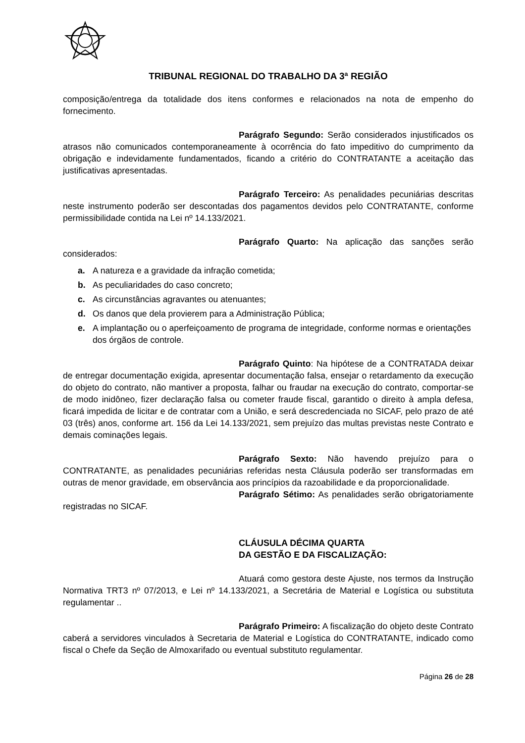TRIBUNAL REGIONAL DO TRABALHO DA 3ª REGIÃO
composição/entrega da totalidade dos itens conformes e relacionados na nota de empenho do fornecimento.
Parágrafo Segundo: Serão considerados injustificados os atrasos não comunicados contemporaneamente à ocorrência do fato impeditivo do cumprimento da obrigação e indevidamente fundamentados, ficando a critério do CONTRATANTE a aceitação das justificativas apresentadas.
Parágrafo Terceiro: As penalidades pecuniárias descritas neste instrumento poderão ser descontadas dos pagamentos devidos pelo CONTRATANTE, conforme permissibilidade contida na Lei nº 14.133/2021.
Parágrafo Quarto: Na aplicação das sanções serão considerados:
a. A natureza e a gravidade da infração cometida;
b. As peculiaridades do caso concreto;
c. As circunstâncias agravantes ou atenuantes;
d. Os danos que dela provierem para a Administração Pública;
e. A implantação ou o aperfeiçoamento de programa de integridade, conforme normas e orientações dos órgãos de controle.
Parágrafo Quinto: Na hipótese de a CONTRATADA deixar de entregar documentação exigida, apresentar documentação falsa, ensejar o retardamento da execução do objeto do contrato, não mantiver a proposta, falhar ou fraudar na execução do contrato, comportar-se de modo inidôneo, fizer declaração falsa ou cometer fraude fiscal, garantido o direito à ampla defesa, ficará impedida de licitar e de contratar com a União, e será descredenciada no SICAF, pelo prazo de até 03 (três) anos, conforme art. 156 da Lei 14.133/2021, sem prejuízo das multas previstas neste Contrato e demais cominações legais.
Parágrafo Sexto: Não havendo prejuízo para o CONTRATANTE, as penalidades pecuniárias referidas nesta Cláusula poderão ser transformadas em outras de menor gravidade, em observância aos princípios da razoabilidade e da proporcionalidade.
Parágrafo Sétimo: As penalidades serão obrigatoriamente registradas no SICAF.
CLÁUSULA DÉCIMA QUARTA
DA GESTÃO E DA FISCALIZAÇÃO:
Atuará como gestora deste Ajuste, nos termos da Instrução Normativa TRT3 nº 07/2013, e Lei nº 14.133/2021, a Secretária de Material e Logística ou substituta regulamentar ..
Parágrafo Primeiro: A fiscalização do objeto deste Contrato caberá a servidores vinculados à Secretaria de Material e Logística do CONTRATANTE, indicado como fiscal o Chefe da Seção de Almoxarifado ou eventual substituto regulamentar.
Página 26 de 28